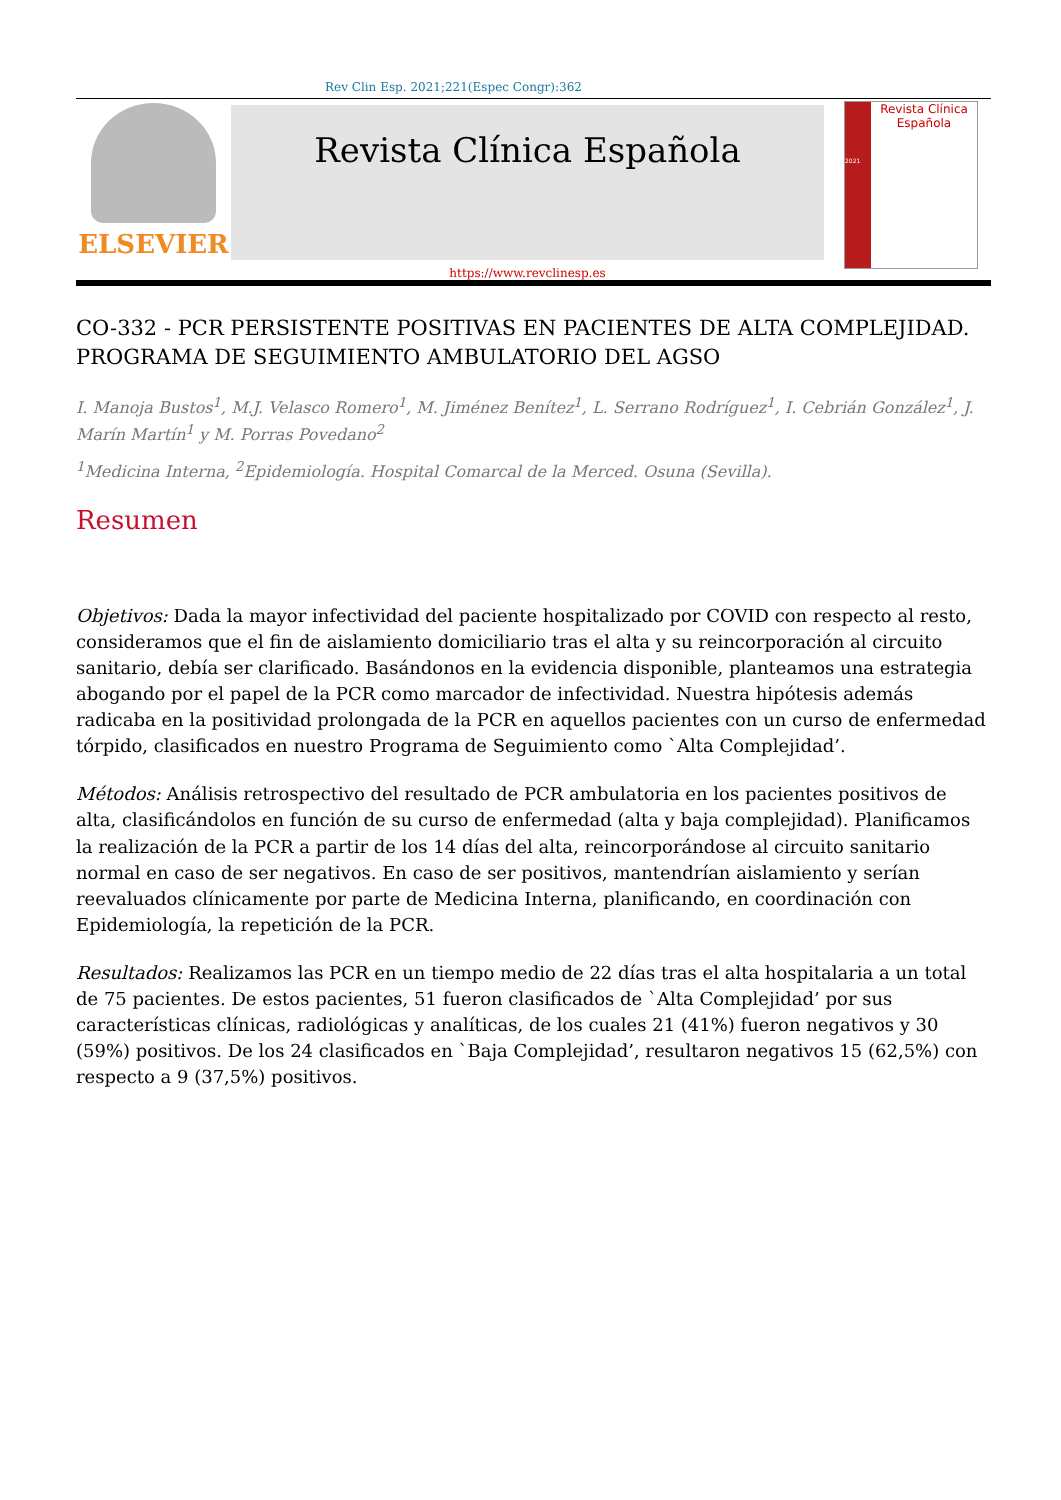Rev Clin Esp. 2021;221(Espec Congr):362
ELSEVIER
Revista Clínica Española
https://www.revclinesp.es
2021
Revista Clínica
Española
CO-332 - PCR PERSISTENTE POSITIVAS EN PACIENTES DE ALTA COMPLEJIDAD. PROGRAMA DE SEGUIMIENTO AMBULATORIO DEL AGSO
I. Manoja Bustos<sup>1</sup>, M.J. Velasco Romero<sup>1</sup>, M. Jiménez Benítez<sup>1</sup>, L. Serrano Rodríguez<sup>1</sup>, I. Cebrián González<sup>1</sup>, J. Marín Martín<sup>1</sup> y M. Porras Povedano<sup>2</sup>
<sup>1</sup> Medicina Interna, <sup>2</sup>Epidemiología. Hospital Comarcal de la Merced. Osuna (Sevilla).
Resumen
Objetivos: Dada la mayor infectividad del paciente hospitalizado por COVID con respecto al resto, consideramos que el fin de aislamiento domiciliario tras el alta y su reincorporación al circuito sanitario, debía ser clarificado. Basándonos en la evidencia disponible, planteamos una estrategia abogando por el papel de la PCR como marcador de infectividad. Nuestra hipótesis además radicaba en la positividad prolongada de la PCR en aquellos pacientes con un curso de enfermedad tórpido, clasificados en nuestro Programa de Seguimiento como `Alta Complejidad’.
Métodos: Análisis retrospectivo del resultado de PCR ambulatoria en los pacientes positivos de alta, clasificándolos en función de su curso de enfermedad (alta y baja complejidad). Planificamos la realización de la PCR a partir de los 14 días del alta, reincorporándose al circuito sanitario normal en caso de ser negativos. En caso de ser positivos, mantendrían aislamiento y serían reevaluados clínicamente por parte de Medicina Interna, planificando, en coordinación con Epidemiología, la repetición de la PCR.
Resultados: Realizamos las PCR en un tiempo medio de 22 días tras el alta hospitalaria a un total de 75 pacientes. De estos pacientes, 51 fueron clasificados de `Alta Complejidad’ por sus características clínicas, radiológicas y analíticas, de los cuales 21 (41%) fueron negativos y 30 (59%) positivos. De los 24 clasificados en `Baja Complejidad’, resultaron negativos 15 (62,5%) con respecto a 9 (37,5%) positivos.